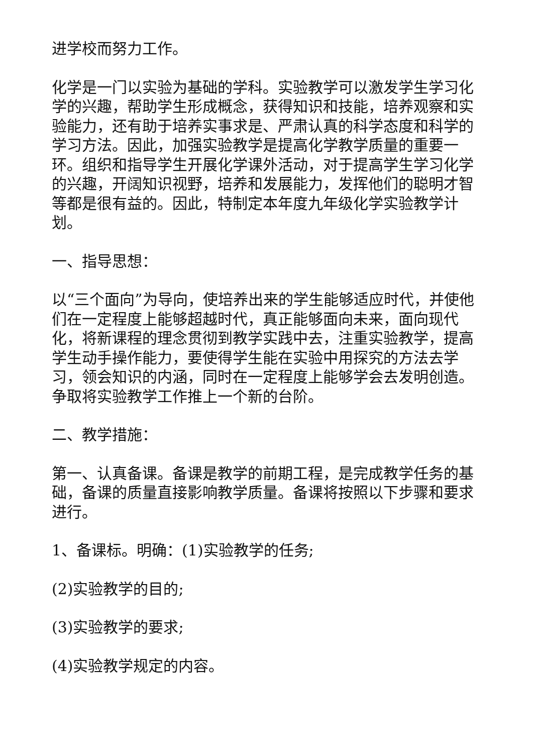进学校而努力工作。
化学是一门以实验为基础的学科。实验教学可以激发学生学习化学的兴趣，帮助学生形成概念，获得知识和技能，培养观察和实验能力，还有助于培养实事求是、严肃认真的科学态度和科学的学习方法。因此，加强实验教学是提高化学教学质量的重要一环。组织和指导学生开展化学课外活动，对于提高学生学习化学的兴趣，开阔知识视野，培养和发展能力，发挥他们的聪明才智等都是很有益的。因此，特制定本年度九年级化学实验教学计划。
一、指导思想：
以“三个面向”为导向，使培养出来的学生能够适应时代，并使他们在一定程度上能够超越时代，真正能够面向未来，面向现代化，将新课程的理念贯彻到教学实践中去，注重实验教学，提高学生动手操作能力，要使得学生能在实验中用探究的方法去学习，领会知识的内涵，同时在一定程度上能够学会去发明创造。争取将实验教学工作推上一个新的台阶。
二、教学措施：
第一、认真备课。备课是教学的前期工程，是完成教学任务的基础，备课的质量直接影响教学质量。备课将按照以下步骤和要求进行。
1、备课标。明确：(1)实验教学的任务;
(2)实验教学的目的;
(3)实验教学的要求;
(4)实验教学规定的内容。